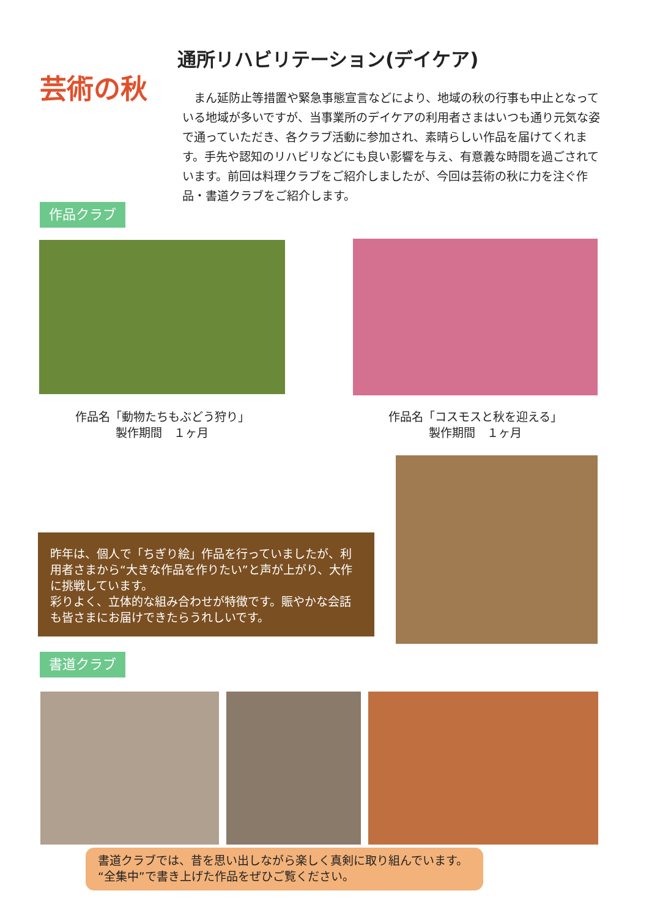通所リハビリテーション(デイケア)
芸術の秋
まん延防止等措置や緊急事態宣言などにより、地域の秋の行事も中止となっている地域が多いですが、当事業所のデイケアの利用者さまはいつも通り元気な姿で通っていただき、各クラブ活動に参加され、素晴らしい作品を届けてくれます。手先や認知のリハビリなどにも良い影響を与え、有意義な時間を過ごされています。前回は料理クラブをご紹介しましたが、今回は芸術の秋に力を注ぐ作品・書道クラブをご紹介します。
作品クラブ
作品名「動物たちもぶどう狩り」
製作期間　１ヶ月
作品名「コスモスと秋を迎える」
製作期間　１ヶ月
昨年は、個人で「ちぎり絵」作品を行っていましたが、利用者さまから“大きな作品を作りたい”と声が上がり、大作に挑戦しています。
彩りよく、立体的な組み合わせが特徴です。賑やかな会話も皆さまにお届けできたらうれしいです。
書道クラブ
書道クラブでは、昔を思い出しながら楽しく真剣に取り組んでいます。
“全集中”で書き上げた作品をぜひご覧ください。